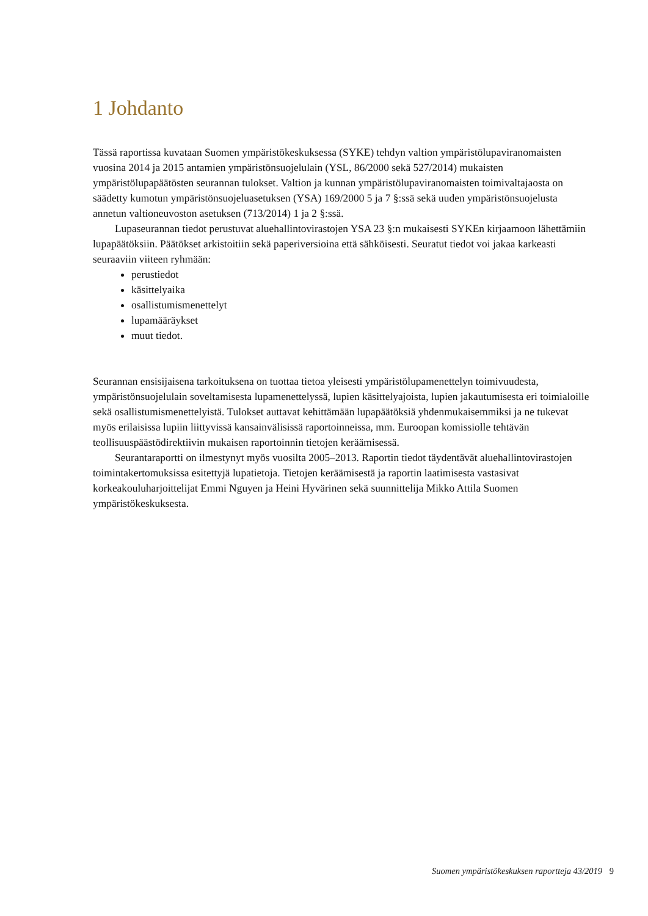1 Johdanto
Tässä raportissa kuvataan Suomen ympäristökeskuksessa (SYKE) tehdyn valtion ympäristölupaviranomaisten vuosina 2014 ja 2015 antamien ympäristönsuojelulain (YSL, 86/2000 sekä 527/2014) mukaisten ympäristölupapäätösten seurannan tulokset. Valtion ja kunnan ympäristölupaviranomaisten toimivaltajaosta on säädetty kumotun ympäristönsuojeluasetuksen (YSA) 169/2000 5 ja 7 §:ssä sekä uuden ympäristönsuojelusta annetun valtioneuvoston asetuksen (713/2014) 1 ja 2 §:ssä.
Lupaseurannan tiedot perustuvat aluehallintovirastojen YSA 23 §:n mukaisesti SYKEn kirjaamoon lähettämiin lupapäätöksiin. Päätökset arkistoitiin sekä paperiversioina että sähköisesti. Seuratut tiedot voi jakaa karkeasti seuraaviin viiteen ryhmään:
perustiedot
käsittelyaika
osallistumismenettelyt
lupamääräykset
muut tiedot.
Seurannan ensisijaisena tarkoituksena on tuottaa tietoa yleisesti ympäristölupamenettelyn toimivuudesta, ympäristönsuojelulain soveltamisesta lupamenettelyssä, lupien käsittelyajoista, lupien jakautumisesta eri toimialoille sekä osallistumismenettelyistä. Tulokset auttavat kehittämään lupapäätöksiä yhdenmukaisemmiksi ja ne tukevat myös erilaisissa lupiin liittyvissä kansainvälisissä raportoinneissa, mm. Euroopan komissiolle tehtävän teollisuuspäästödirektiivin mukaisen raportoinnin tietojen keräämisessä.
Seurantaraportti on ilmestynyt myös vuosilta 2005–2013. Raportin tiedot täydentävät aluehallintovirastojen toimintakertomuksissa esitettyjä lupatietoja. Tietojen keräämisestä ja raportin laatimisesta vastasivat korkeakouluharjoittelijat Emmi Nguyen ja Heini Hyvärinen sekä suunnittelija Mikko Attila Suomen ympäristökeskuksesta.
Suomen ympäristökeskuksen raportteja 43/2019 9